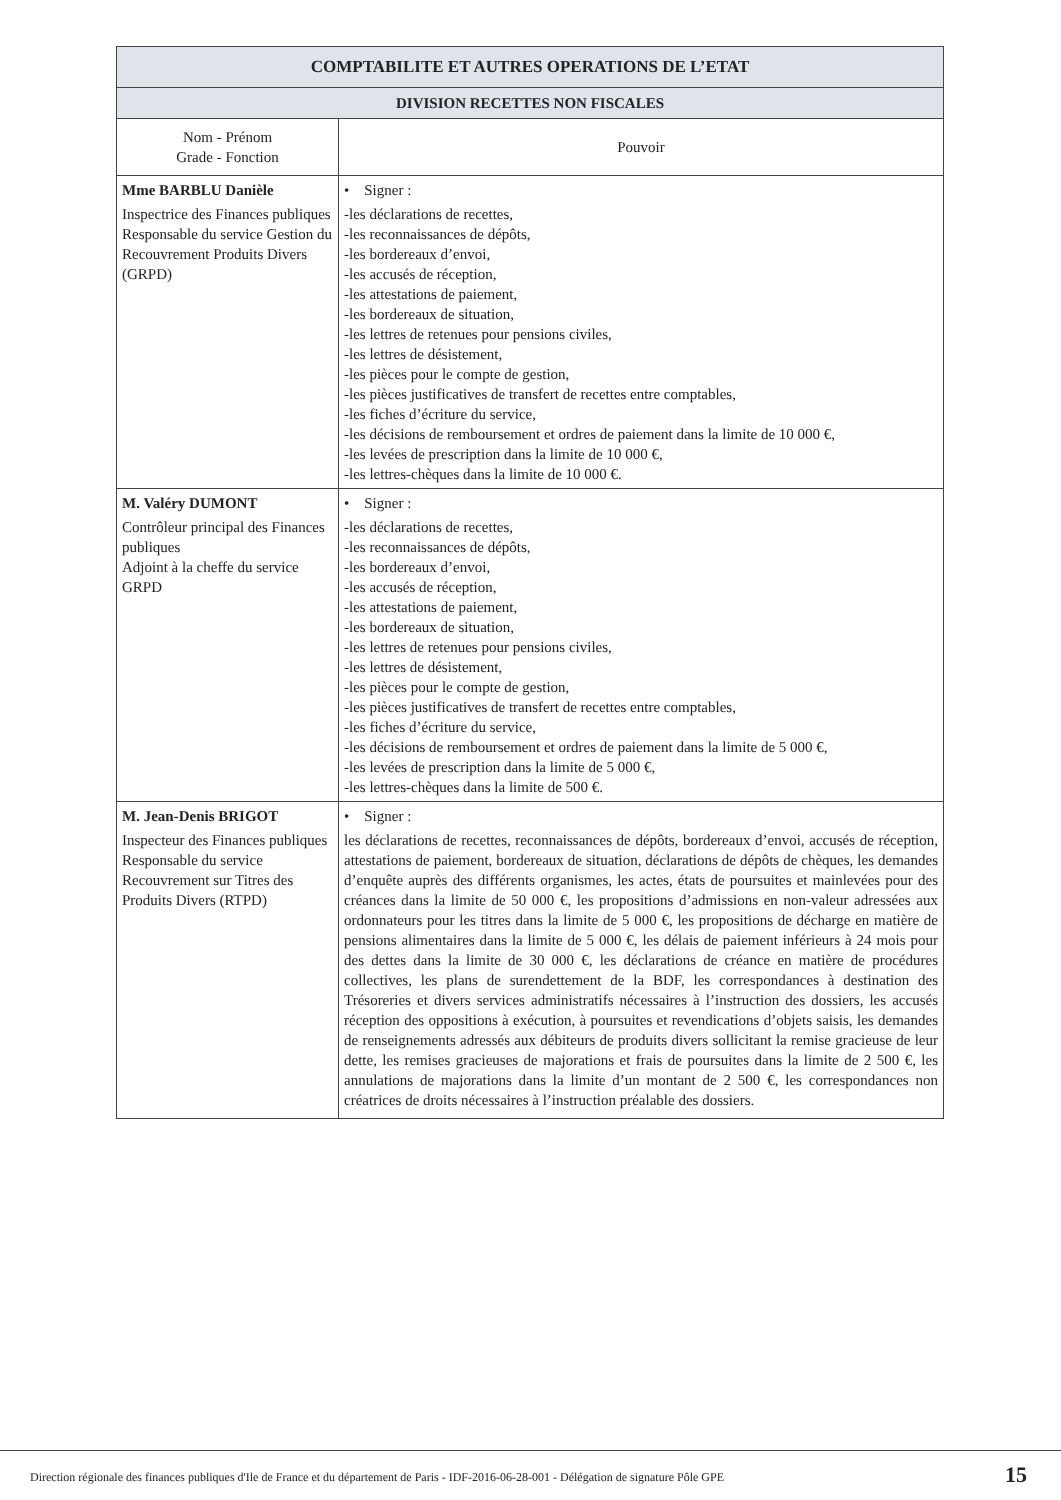| COMPTABILITE ET AUTRES OPERATIONS DE L’ETAT | |
| --- | --- |
| DIVISION RECETTES NON FISCALES | |
| Nom - Prénom Grade - Fonction | Pouvoir |
| Mme BARBLU Danièle Inspectrice des Finances publiques Responsable du service Gestion du Recouvrement Produits Divers (GRPD) | • Signer : -les déclarations de recettes, -les reconnaissances de dépôts, -les bordereaux d’envoi, -les accusés de réception, -les attestations de paiement, -les bordereaux de situation, -les lettres de retenues pour pensions civiles, -les lettres de désistement, -les pièces pour le compte de gestion, -les pièces justificatives de transfert de recettes entre comptables, -les fiches d’écriture du service, -les décisions de remboursement et ordres de paiement dans la limite de 10 000 €, -les levées de prescription dans la limite de 10 000 €, -les lettres-chèques dans la limite de 10 000 €. |
| M. Valéry DUMONT Contrôleur principal des Finances publiques Adjoint à la cheffe du service GRPD | • Signer : -les déclarations de recettes, -les reconnaissances de dépôts, -les bordereaux d’envoi, -les accusés de réception, -les attestations de paiement, -les bordereaux de situation, -les lettres de retenues pour pensions civiles, -les lettres de désistement, -les pièces pour le compte de gestion, -les pièces justificatives de transfert de recettes entre comptables, -les fiches d’écriture du service, -les décisions de remboursement et ordres de paiement dans la limite de 5 000 €, -les levées de prescription dans la limite de 5 000 €, -les lettres-chèques dans la limite de 500 €. |
| M. Jean-Denis BRIGOT Inspecteur des Finances publiques Responsable du service Recouvrement sur Titres des Produits Divers (RTPD) | • Signer : les déclarations de recettes, reconnaissances de dépôts, bordereaux d’envoi, accusés de réception, attestations de paiement, bordereaux de situation, déclarations de dépôts de chèques, les demandes d’enquête auprès des différents organismes, les actes, états de poursuites et mainlevées pour des créances dans la limite de 50 000 €, les propositions d’admissions en non-valeur adressées aux ordonnateurs pour les titres dans la limite de 5 000 €, les propositions de décharge en matière de pensions alimentaires dans la limite de 5 000 €, les délais de paiement inférieurs à 24 mois pour des dettes dans la limite de 30 000 €, les déclarations de créance en matière de procédures collectives, les plans de surendettement de la BDF, les correspondances à destination des Trésoreries et divers services administratifs nécessaires à l’instruction des dossiers, les accusés réception des oppositions à exécution, à poursuites et revendications d’objets saisis, les demandes de renseignements adressés aux débiteurs de produits divers sollicitant la remise gracieuse de leur dette, les remises gracieuses de majorations et frais de poursuites dans la limite de 2 500 €, les annulations de majorations dans la limite d’un montant de 2 500 €, les correspondances non créatrices de droits nécessaires à l’instruction préalable des dossiers. |
Direction régionale des finances publiques d'Ile de France et du département de Paris - IDF-2016-06-28-001 - Délégation de signature Pôle GPE
15